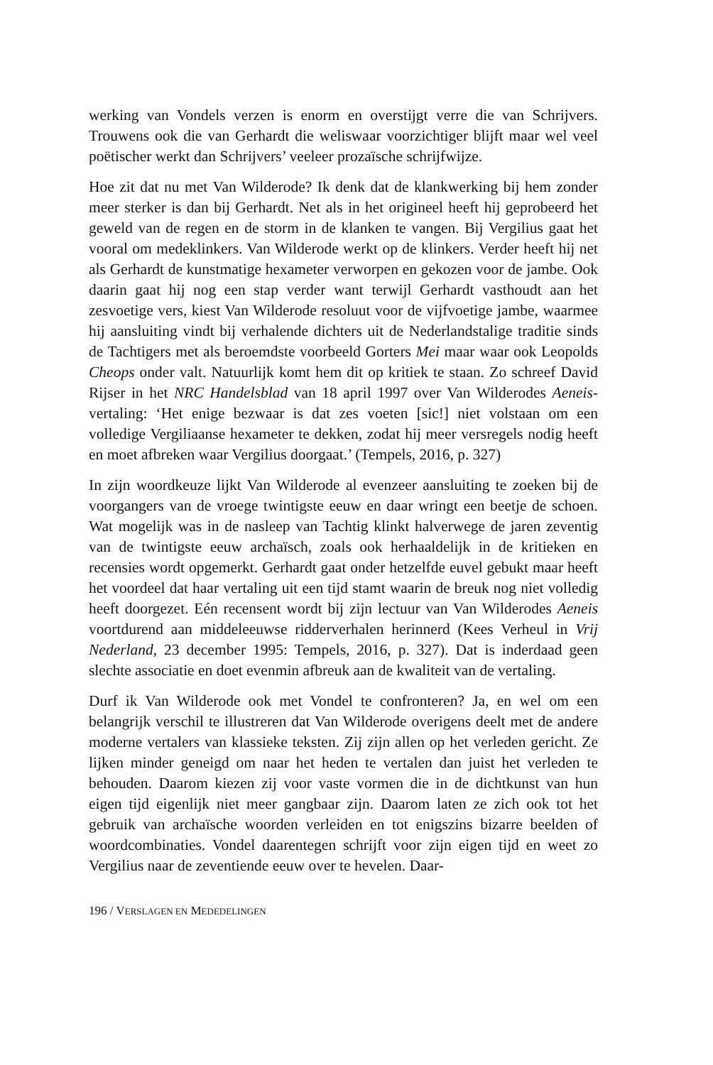werking van Vondels verzen is enorm en overstijgt verre die van Schrijvers. Trouwens ook die van Gerhardt die weliswaar voorzichtiger blijft maar wel veel poëtischer werkt dan Schrijvers’ veeleer prozaïsche schrijfwijze.
Hoe zit dat nu met Van Wilderode? Ik denk dat de klankwerking bij hem zonder meer sterker is dan bij Gerhardt. Net als in het origineel heeft hij geprobeerd het geweld van de regen en de storm in de klanken te vangen. Bij Vergilius gaat het vooral om medeklinkers. Van Wilderode werkt op de klinkers. Verder heeft hij net als Gerhardt de kunstmatige hexameter verworpen en gekozen voor de jambe. Ook daarin gaat hij nog een stap verder want terwijl Gerhardt vasthoudt aan het zesvoetige vers, kiest Van Wilderode resoluut voor de vijfvoetige jambe, waarmee hij aansluiting vindt bij verhalende dichters uit de Nederlandstalige traditie sinds de Tachtigers met als beroemdste voorbeeld Gorters Mei maar waar ook Leopolds Cheops onder valt. Natuurlijk komt hem dit op kritiek te staan. Zo schreef David Rijser in het NRC Handelsblad van 18 april 1997 over Van Wilderodes Aeneis-vertaling: ‘Het enige bezwaar is dat zes voeten [sic!] niet volstaan om een volledige Vergiliaanse hexameter te dekken, zodat hij meer versregels nodig heeft en moet afbreken waar Vergilius doorgaat.’ (Tempels, 2016, p. 327)
In zijn woordkeuze lijkt Van Wilderode al evenzeer aansluiting te zoeken bij de voorgangers van de vroege twintigste eeuw en daar wringt een beetje de schoen. Wat mogelijk was in de nasleep van Tachtig klinkt halverwege de jaren zeventig van de twintigste eeuw archaïsch, zoals ook herhaaldelijk in de kritieken en recensies wordt opgemerkt. Gerhardt gaat onder hetzelfde euvel gebukt maar heeft het voordeel dat haar vertaling uit een tijd stamt waarin de breuk nog niet volledig heeft doorgezet. Eén recensent wordt bij zijn lectuur van Van Wilderodes Aeneis voortdurend aan middeleeuwse ridderverhalen herinnerd (Kees Verheul in Vrij Nederland, 23 december 1995: Tempels, 2016, p. 327). Dat is inderdaad geen slechte associatie en doet evenmin afbreuk aan de kwaliteit van de vertaling.
Durf ik Van Wilderode ook met Vondel te confronteren? Ja, en wel om een belangrijk verschil te illustreren dat Van Wilderode overigens deelt met de andere moderne vertalers van klassieke teksten. Zij zijn allen op het verleden gericht. Ze lijken minder geneigd om naar het heden te vertalen dan juist het verleden te behouden. Daarom kiezen zij voor vaste vormen die in de dichtkunst van hun eigen tijd eigenlijk niet meer gangbaar zijn. Daarom laten ze zich ook tot het gebruik van archaïsche woorden verleiden en tot enigszins bizarre beelden of woordcombinaties. Vondel daarentegen schrijft voor zijn eigen tijd en weet zo Vergilius naar de zeventiende eeuw over te hevelen. Daar-
196 / VERSLAGEN EN MEDEDELINGEN